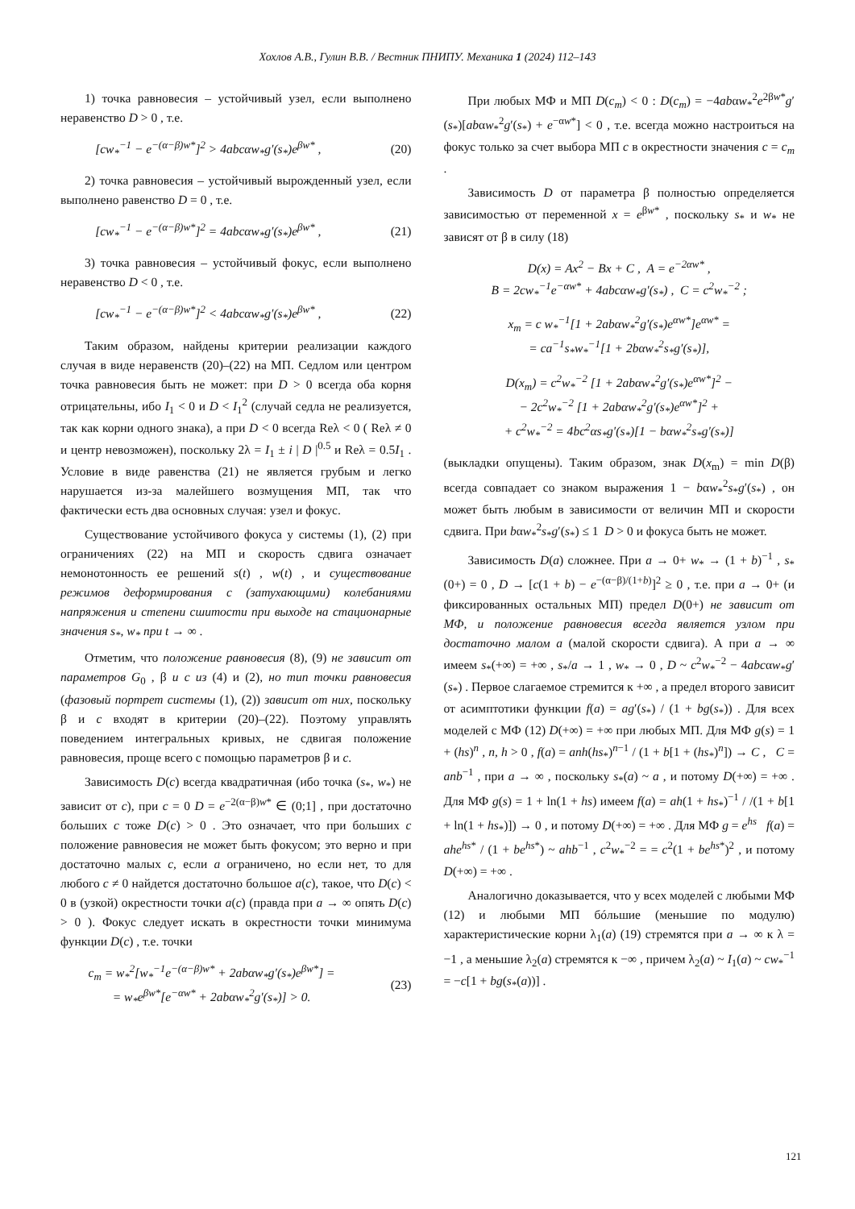Хохлов А.В., Гулин В.В. / Вестник ПНИПУ. Механика 1 (2024) 112–143
1) точка равновесия – устойчивый узел, если выполнено неравенство D > 0 , т.е.
[cw<sub>*</sub><sup>−1</sup> − e<sup>−(α−β)w*</sup>]<sup>2</sup> > 4abcαw<sub>*</sub>g′(s<sub>*</sub>)e<sup>βw*</sup> , (20)
2) точка равновесия – устойчивый вырожденный узел, если выполнено равенство D = 0 , т.е.
[cw<sub>*</sub><sup>−1</sup> − e<sup>−(α−β)w*</sup>]<sup>2</sup> = 4abcαw<sub>*</sub>g′(s<sub>*</sub>)e<sup>βw*</sup> , (21)
3) точка равновесия – устойчивый фокус, если выполнено неравенство D < 0 , т.е.
[cw<sub>*</sub><sup>−1</sup> − e<sup>−(α−β)w*</sup>]<sup>2</sup> < 4abcαw<sub>*</sub>g′(s<sub>*</sub>)e<sup>βw*</sup> , (22)
Таким образом, найдены критерии реализации каждого случая в виде неравенств (20)–(22) на МП. Седлом или центром точка равновесия быть не может: при D > 0 всегда оба корня отрицательны, ибо I<sub>1</sub> < 0 и D < I<sub>1</sub><sup>2</sup> (случай седла не реализуется, так как корни одного знака), а при D < 0 всегда Reλ < 0 ( Reλ ≠ 0 и центр невозможен), поскольку 2λ = I<sub>1</sub> ± i | D |<sup>0.5</sup> и Reλ = 0.5I<sub>1</sub> . Условие в виде равенства (21) не является грубым и легко нарушается из-за малейшего возмущения МП, так что фактически есть два основных случая: узел и фокус.
Существование устойчивого фокуса у системы (1), (2) при ограничениях (22) на МП и скорость сдвига означает немонотонность ее решений s(t) , w(t) , и существование режимов деформирования с (затухающими) колебаниями напряжения и степени сшитости при выходе на стационарные значения s<sub>*</sub>, w<sub>*</sub> при t → ∞ .
Отметим, что положение равновесия (8), (9) не зависит от параметров G<sub>0</sub> , β и c из (4) и (2), но тип точки равновесия (фазовый портрет системы (1), (2)) зависит от них, поскольку β и c входят в критерии (20)–(22). Поэтому управлять поведением интегральных кривых, не сдвигая положение равновесия, проще всего с помощью параметров β и c.
Зависимость D(c) всегда квадратичная (ибо точка (s<sub>*</sub>, w<sub>*</sub>) не зависит от c), при c = 0 D = e<sup>−2(α−β)w*</sup> ∈ (0;1] , при достаточно больших c тоже D(c) > 0 . Это означает, что при больших c положение равновесия не может быть фокусом; это верно и при достаточно малых c, если a ограничено, но если нет, то для любого c ≠ 0 найдется достаточно большое a(c), такое, что D(c) < 0 в (узкой) окрестности точки a(c) (правда при a → ∞ опять D(c) > 0 ). Фокус следует искать в окрестности точки минимума функции D(c) , т.е. точки
c<sub>m</sub> = w<sub>*</sub><sup>2</sup>[w<sub>*</sub><sup>−1</sup>e<sup>−(α−β)w*</sup> + 2abαw<sub>*</sub>g′(s<sub>*</sub>)e<sup>βw*</sup>] =
= w<sub>*</sub>e<sup>βw*</sup>[e<sup>−αw*</sup> + 2abαw<sub>*</sub><sup>2</sup>g′(s<sub>*</sub>)] > 0. (23)
При любых МФ и МП D(c<sub>m</sub>) < 0 : D(c<sub>m</sub>) = −4abαw<sub>*</sub><sup>2</sup>e<sup>2βw*</sup>g′(s<sub>*</sub>)[abαw<sub>*</sub><sup>2</sup>g′(s<sub>*</sub>) + e<sup>−αw*</sup>] < 0 , т.е. всегда можно настроиться на фокус только за счет выбора МП c в окрестности значения c = c<sub>m</sub> .
Зависимость D от параметра β полностью определяется зависимостью от переменной x = e<sup>βw*</sup> , поскольку s<sub>*</sub> и w<sub>*</sub> не зависят от β в силу (18)
D(x) = Ax<sup>2</sup> − Bx + C , A = e<sup>−2αw*</sup> ,
B = 2cw<sub>*</sub><sup>−1</sup>e<sup>−αw*</sup> + 4abcαw<sub>*</sub>g′(s<sub>*</sub>) , C = c<sup>2</sup>w<sub>*</sub><sup>−2</sup> ;
x<sub>m</sub> = c w<sub>*</sub><sup>−1</sup>[1 + 2abαw<sub>*</sub><sup>2</sup>g′(s<sub>*</sub>)e<sup>αw*</sup>]e<sup>αw*</sup> =
= ca<sup>−1</sup>s<sub>*</sub>w<sub>*</sub><sup>−1</sup>[1 + 2bαw<sub>*</sub><sup>2</sup>s<sub>*</sub>g′(s<sub>*</sub>)],
D(x<sub>m</sub>) = c<sup>2</sup>w<sub>*</sub><sup>−2</sup> [1 + 2abαw<sub>*</sub><sup>2</sup>g′(s<sub>*</sub>)e<sup>αw*</sup>]<sup>2</sup> −
− 2c<sup>2</sup>w<sub>*</sub><sup>−2</sup> [1 + 2abαw<sub>*</sub><sup>2</sup>g′(s<sub>*</sub>)e<sup>αw*</sup>]<sup>2</sup> +
+ c<sup>2</sup>w<sub>*</sub><sup>−2</sup> = 4bc<sup>2</sup>αs<sub>*</sub>g′(s<sub>*</sub>)[1 − bαw<sub>*</sub><sup>2</sup>s<sub>*</sub>g′(s<sub>*</sub>)]
(выкладки опущены). Таким образом, знак D(x<sub>m</sub>) = min D(β) всегда совпадает со знаком выражения 1 − bαw<sub>*</sub><sup>2</sup>s<sub>*</sub>g′(s<sub>*</sub>) , он может быть любым в зависимости от величин МП и скорости сдвига. При bαw<sub>*</sub><sup>2</sup>s<sub>*</sub>g′(s<sub>*</sub>) ≤ 1 D > 0 и фокуса быть не может.
Зависимость D(a) сложнее. При a → 0+ w<sub>*</sub> → (1 + b)<sup>−1</sup> , s<sub>*</sub>(0+) = 0 , D → [c(1 + b) − e<sup>−(α−β)/(1+b)</sup>]<sup>2</sup> ≥ 0 , т.е. при a → 0+ (и фиксированных остальных МП) предел D(0+) не зависит от МФ, и положение равновесия всегда является узлом при достаточно малом а (малой скорости сдвига). А при a → ∞ имеем s<sub>*</sub>(+∞) = +∞ , s<sub>*</sub>/a → 1 , w<sub>*</sub> → 0 , D ~ c<sup>2</sup>w<sub>*</sub><sup>−2</sup> − 4abcαw<sub>*</sub>g′(s<sub>*</sub>) . Первое слагаемое стремится к +∞ , а предел второго зависит от асимптотики функции f(a) = ag′(s<sub>*</sub>) / (1 + bg(s<sub>*</sub>)) . Для всех моделей с МФ (12) D(+∞) = +∞ при любых МП. Для МФ g(s) = 1 + (hs)<sup>n</sup> , n, h > 0 , f(a) = anh(hs<sub>*</sub>)<sup>n−1</sup> / (1 + b[1 + (hs<sub>*</sub>)<sup>n</sup>]) → C , C = anb<sup>−1</sup> , при a → ∞ , поскольку s<sub>*</sub>(a) ~ a , и потому D(+∞) = +∞ . Для МФ g(s) = 1 + ln(1 + hs) имеем f(a) = ah(1 + hs<sub>*</sub>)<sup>−1</sup> / /(1 + b[1 + ln(1 + hs<sub>*</sub>)]) → 0 , и потому D(+∞) = +∞ . Для МФ g = e<sup>hs</sup> f(a) = ahe<sup>hs*</sup> / (1 + be<sup>hs*</sup>) ~ ahb<sup>−1</sup> , c<sup>2</sup>w<sub>*</sub><sup>−2</sup> = = c<sup>2</sup>(1 + be<sup>hs*</sup>)<sup>2</sup> , и потому D(+∞) = +∞ .
Аналогично доказывается, что у всех моделей с любыми МФ (12) и любыми МП бóльшие (меньшие по модулю) характеристические корни λ<sub>1</sub>(a) (19) стремятся при a → ∞ к λ = −1 , а меньшие λ<sub>2</sub>(a) стремятся к −∞ , причем λ<sub>2</sub>(a) ~ I<sub>1</sub>(a) ~ cw<sub>*</sub><sup>−1</sup> = −c[1 + bg(s<sub>*</sub>(a))] .
121